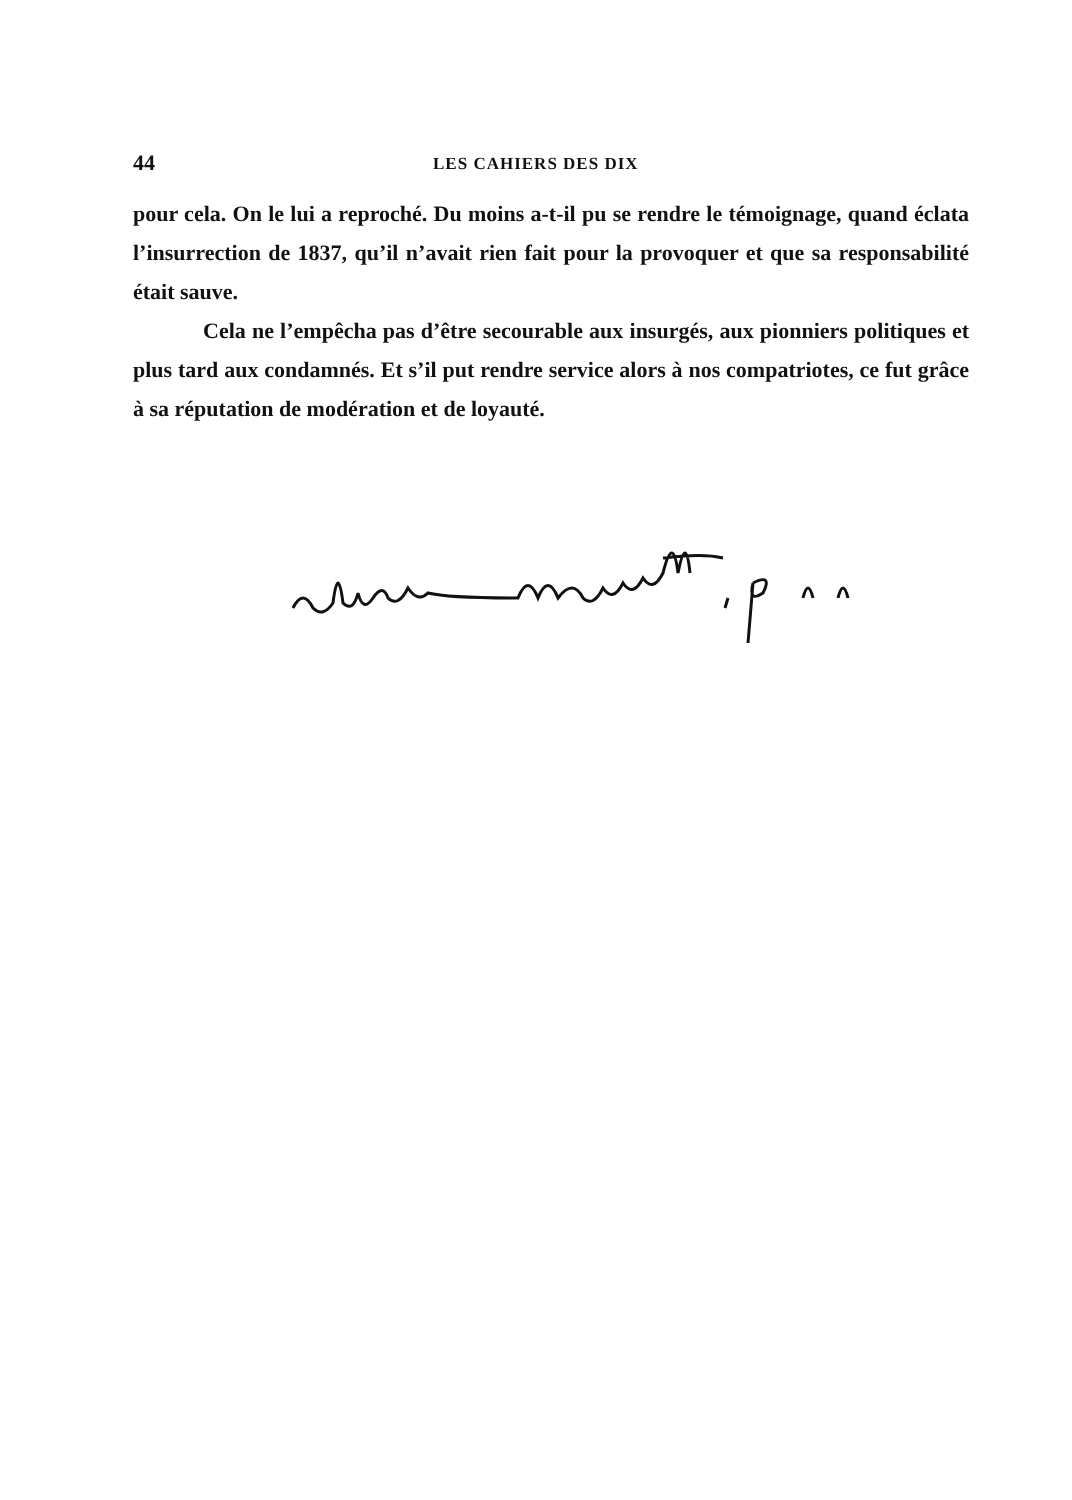44 LES CAHIERS DES DIX
pour cela. On le lui a reproché. Du moins a-t-il pu se rendre le témoignage, quand éclata l’insurrection de 1837, qu’il n’avait rien fait pour la provoquer et que sa responsabilité était sauve.
Cela ne l’empêcha pas d’être secourable aux insurgés, aux pionniers politiques et plus tard aux condamnés. Et s’il put rendre service alors à nos compatriotes, ce fut grâce à sa réputation de modération et de loyauté.